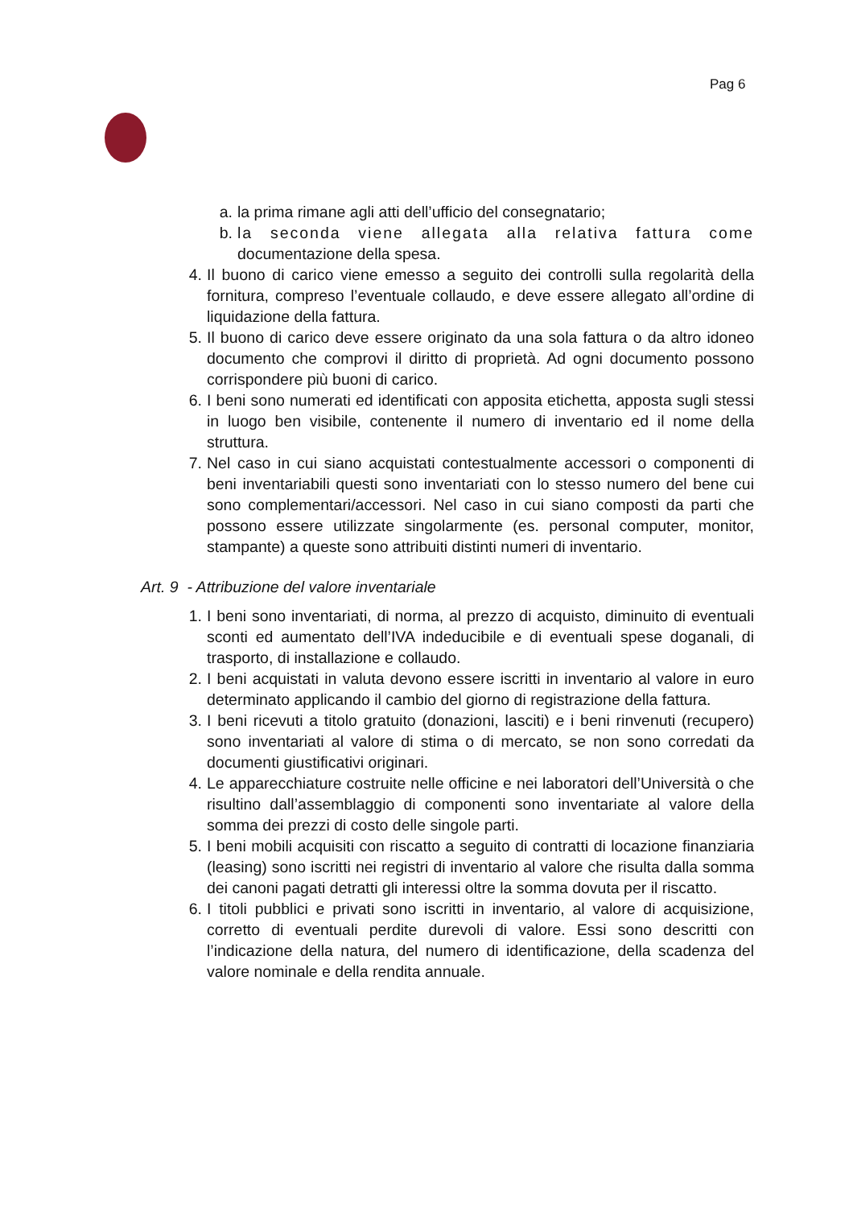Pag 6
a. la prima rimane agli atti dell’ufficio del consegnatario;
b. la seconda viene allegata alla relativa fattura come documentazione della spesa.
4. Il buono di carico viene emesso a seguito dei controlli sulla regolarità della fornitura, compreso l’eventuale collaudo, e deve essere allegato all’ordine di liquidazione della fattura.
5. Il buono di carico deve essere originato da una sola fattura o da altro idoneo documento che comprovi il diritto di proprietà. Ad ogni documento possono corrispondere più buoni di carico.
6. I beni sono numerati ed identificati con apposita etichetta, apposta sugli stessi in luogo ben visibile, contenente il numero di inventario ed il nome della struttura.
7. Nel caso in cui siano acquistati contestualmente accessori o componenti di beni inventariabili questi sono inventariati con lo stesso numero del bene cui sono complementari/accessori. Nel caso in cui siano composti da parti che possono essere utilizzate singolarmente (es. personal computer, monitor, stampante) a queste sono attribuiti distinti numeri di inventario.
Art. 9 - Attribuzione del valore inventariale
1. I beni sono inventariati, di norma, al prezzo di acquisto, diminuito di eventuali sconti ed aumentato dell’IVA indeducibile e di eventuali spese doganali, di trasporto, di installazione e collaudo.
2. I beni acquistati in valuta devono essere iscritti in inventario al valore in euro determinato applicando il cambio del giorno di registrazione della fattura.
3. I beni ricevuti a titolo gratuito (donazioni, lasciti) e i beni rinvenuti (recupero) sono inventariati al valore di stima o di mercato, se non sono corredati da documenti giustificativi originari.
4. Le apparecchiature costruite nelle officine e nei laboratori dell’Università o che risultino dall’assemblaggio di componenti sono inventariate al valore della somma dei prezzi di costo delle singole parti.
5. I beni mobili acquisiti con riscatto a seguito di contratti di locazione finanziaria (leasing) sono iscritti nei registri di inventario al valore che risulta dalla somma dei canoni pagati detratti gli interessi oltre la somma dovuta per il riscatto.
6. I titoli pubblici e privati sono iscritti in inventario, al valore di acquisizione, corretto di eventuali perdite durevoli di valore. Essi sono descritti con l’indicazione della natura, del numero di identificazione, della scadenza del valore nominale e della rendita annuale.